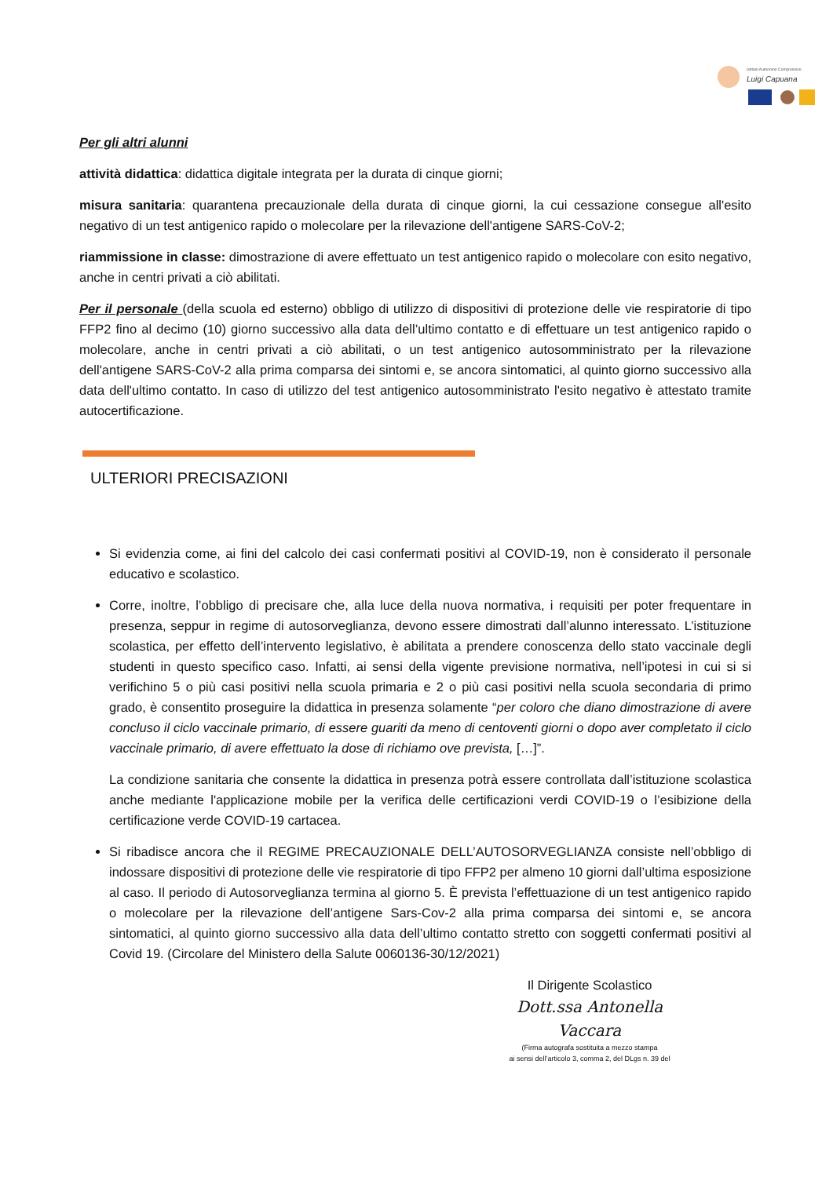Istituto Autonomo Comprensivo
Luigi Capuana
Per gli altri alunni
attività didattica: didattica digitale integrata per la durata di cinque giorni;
misura sanitaria: quarantena precauzionale della durata di cinque giorni, la cui cessazione consegue all'esito negativo di un test antigenico rapido o molecolare per la rilevazione dell'antigene SARS-CoV-2;
riammissione in classe: dimostrazione di avere effettuato un test antigenico rapido o molecolare con esito negativo, anche in centri privati a ciò abilitati.
Per il personale (della scuola ed esterno) obbligo di utilizzo di dispositivi di protezione delle vie respiratorie di tipo FFP2 fino al decimo (10) giorno successivo alla data dell’ultimo contatto e di effettuare un test antigenico rapido o molecolare, anche in centri privati a ciò abilitati, o un test antigenico autosomministrato per la rilevazione dell'antigene SARS-CoV-2 alla prima comparsa dei sintomi e, se ancora sintomatici, al quinto giorno successivo alla data dell'ultimo contatto. In caso di utilizzo del test antigenico autosomministrato l'esito negativo è attestato tramite autocertificazione.
ULTERIORI PRECISAZIONI
Si evidenzia come, ai fini del calcolo dei casi confermati positivi al COVID-19, non è considerato il personale educativo e scolastico.
Corre, inoltre, l’obbligo di precisare che, alla luce della nuova normativa, i requisiti per poter frequentare in presenza, seppur in regime di autosorveglianza, devono essere dimostrati dall’alunno interessato. L’istituzione scolastica, per effetto dell’intervento legislativo, è abilitata a prendere conoscenza dello stato vaccinale degli studenti in questo specifico caso. Infatti, ai sensi della vigente previsione normativa, nell’ipotesi in cui si si verifichino 5 o più casi positivi nella scuola primaria e 2 o più casi positivi nella scuola secondaria di primo grado, è consentito proseguire la didattica in presenza solamente “per coloro che diano dimostrazione di avere concluso il ciclo vaccinale primario, di essere guariti da meno di centoventi giorni o dopo aver completato il ciclo vaccinale primario, di avere effettuato la dose di richiamo ove prevista, […]”.
La condizione sanitaria che consente la didattica in presenza potrà essere controllata dall’istituzione scolastica anche mediante l'applicazione mobile per la verifica delle certificazioni verdi COVID-19 o l’esibizione della certificazione verde COVID-19 cartacea.
Si ribadisce ancora che il REGIME PRECAUZIONALE DELL’AUTOSORVEGLIANZA consiste nell’obbligo di indossare dispositivi di protezione delle vie respiratorie di tipo FFP2 per almeno 10 giorni dall’ultima esposizione al caso. Il periodo di Autosorveglianza termina al giorno 5. È prevista l’effettuazione di un test antigenico rapido o molecolare per la rilevazione dell’antigene Sars-Cov-2 alla prima comparsa dei sintomi e, se ancora sintomatici, al quinto giorno successivo alla data dell’ultimo contatto stretto con soggetti confermati positivi al Covid 19. (Circolare del Ministero della Salute 0060136-30/12/2021)
Il Dirigente Scolastico
Dott.ssa Antonella Vaccara
(Firma autografa sostituita a mezzo stampa
ai sensi dell’articolo 3, comma 2, del DLgs n. 39 del